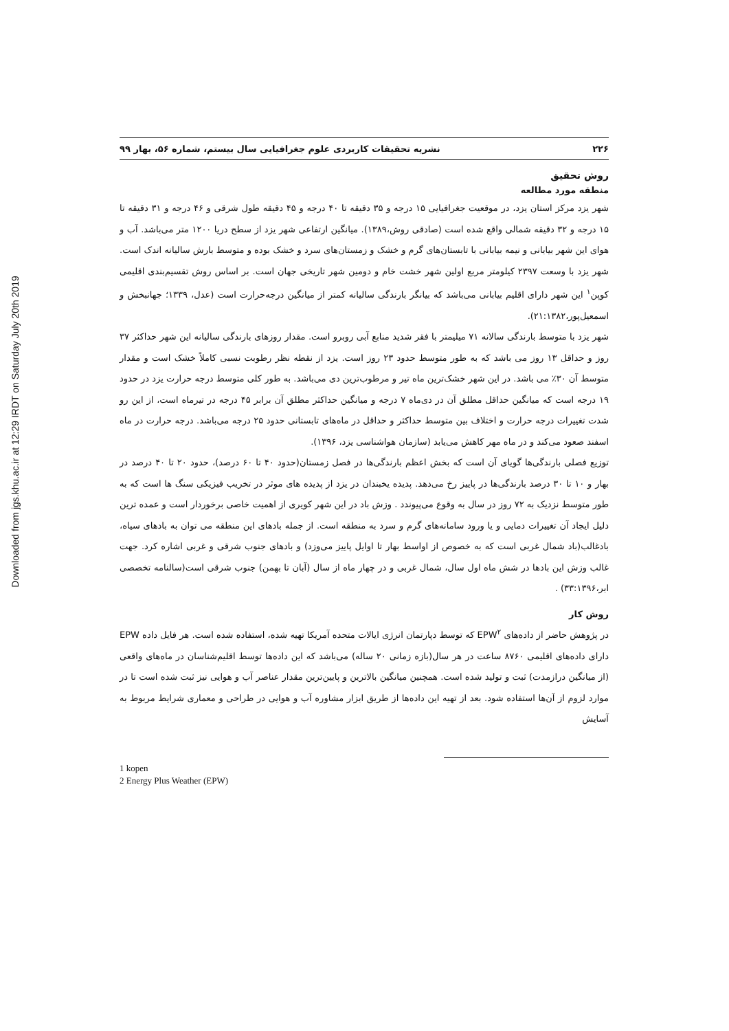Downloaded from jgs.khu.ac.ir at 12:29 IRDT on Saturday July 20th 2019
۲۲۶ نشریه تحقیقات کاربردی علوم جغرافیایی سال بیستم، شماره ۵۶، بهار ۹۹
روش تحقیق
منطقه مورد مطالعه
شهر یزد مرکز استان یزد، در موقعیت جغرافیایی ۱۵ درجه و ۳۵ دقیقه تا ۴۰ درجه و ۴۵ دقیقه طول شرقی و ۴۶ درجه و ۳۱ دقیقه تا ۱۵ درجه و ۳۲ دقیقه شمالی واقع شده است (صادقی روش،۱۳۸۹). میانگین ارتفاعی شهر یزد از سطح دریا ۱۲۰۰ متر می‌باشد. آب و هوای این شهر بیابانی و نیمه بیابانی با تابستان‌های گرم و خشک و زمستان‌های سرد و خشک بوده و متوسط بارش سالیانه اندک است. شهر یزد با وسعت ۲۳۹۷ کیلومتر مربع اولین شهر خشت خام و دومین شهر تاریخی جهان است. بر اساس روش تقسیم‌بندی اقلیمی کوپن<sup>۱</sup> این شهر دارای اقلیم بیابانی می‌باشد که بیانگر بارندگی سالیانه کمتر از میانگین درجه‌حرارت است (عدل، ۱۳۳۹؛ جهانبخش و اسمعیل‌پور،۲۱:۱۳۸۲).
شهر یزد با متوسط بارندگی سالانه ۷۱ میلیمتر با فقر شدید منابع آبی روبرو است. مقدار روزهای بارندگی سالیانه این شهر حداکثر ۳۷ روز و حداقل ۱۳ روز می باشد که به طور متوسط حدود ۲۳ روز است. یزد از نقطه نظر رطوبت نسبی کاملاً خشک است و مقدار متوسط آن ۳۰٪ می باشد. در این شهر خشک‌ترین ماه تیر و مرطوب‌ترین دی می‌باشد. به طور کلی متوسط درجه حرارت یزد در حدود ۱۹ درجه است که میانگین حداقل مطلق آن در دی‌ماه ۷ درجه و میانگین حداکثر مطلق آن برابر ۴۵ درجه در تیرماه است، از این رو شدت تغییرات درجه حرارت و اختلاف بین متوسط حداکثر و حداقل در ماه‌های تابستانی حدود ۲۵ درجه می‌باشد. درجه حرارت در ماه اسفند صعود می‌کند و در ماه مهر کاهش می‌یابد (سازمان هواشناسی یزد، ۱۳۹۶).
توزیع فصلی بارندگی‌ها گویای آن است که بخش اعظم بارندگی‌ها در فصل زمستان(حدود ۴۰ تا ۶۰ درصد)، حدود ۲۰ تا ۴۰ درصد در بهار و ۱۰ تا ۳۰ درصد بارندگی‌ها در پاییز رخ می‌دهد. پدیده یخبندان در یزد از پدیده های موثر در تخریب فیزیکی سنگ ها است که به طور متوسط نزدیک به ۷۲ روز در سال به وقوع می‌پیوندد . وزش باد در این شهر کویری از اهمیت خاصی برخوردار است و عمده ترین دلیل ایجاد آن تغییرات دمایی و یا ورود سامانه‌های گرم و سرد به منطقه است. از جمله بادهای این منطقه می توان به بادهای سیاه، بادغالب(باد شمال غربی است که به خصوص از اواسط بهار تا اوایل پاییز می‌وزد) و بادهای جنوب شرقی و غربی اشاره کرد. جهت غالب وزش این بادها در شش ماه اول سال، شمال غربی و در چهار ماه از سال (آبان تا بهمن) جنوب شرقی است(سالنامه تخصصی ابر،۳۳:۱۳۹۶) .
روش کار
در پژوهش حاضر از داده‌های EPW<sup>۲</sup> که توسط دپارتمان انرژی ایالات متحده آمریکا تهیه شده، استفاده شده است. هر فایل داده EPW دارای داده‌های اقلیمی ۸۷۶۰ ساعت در هر سال(بازه زمانی ۲۰ ساله) می‌باشد که این داده‌ها توسط اقلیم‌شناسان در ماه‌های واقعی (از میانگین درازمدت) ثبت و تولید شده است. همچنین میانگین بالاترین و پایین‌ترین مقدار عناصر آب و هوایی نیز ثبت شده است تا در موارد لزوم از آن‌ها استفاده شود. بعد از تهیه این داده‌ها از طریق ابزار مشاوره آب و هوایی در طراحی و معماری شرایط مربوط به آسایش
1 kopen
2 Energy Plus Weather (EPW)